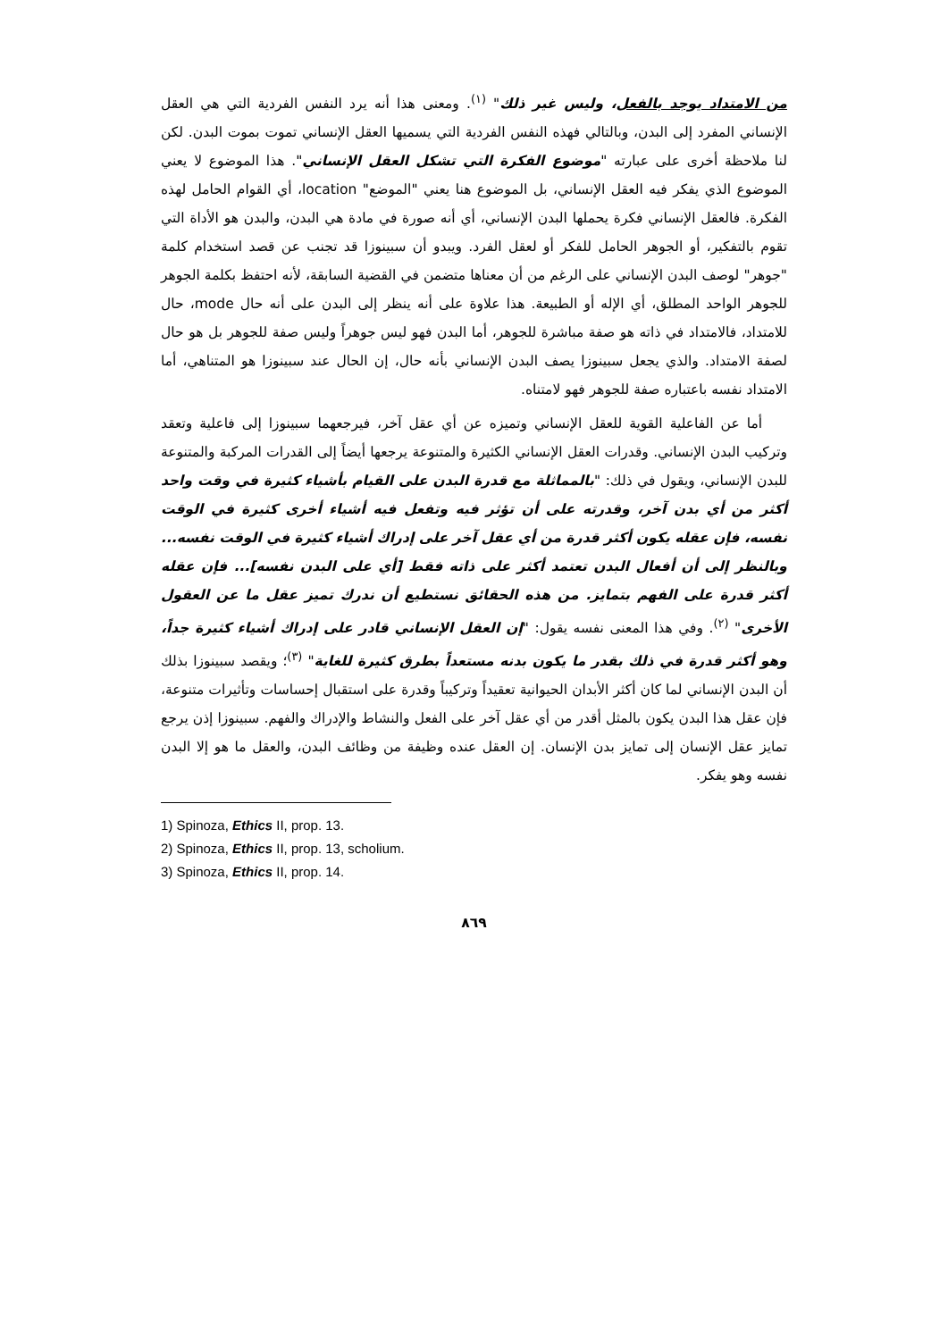من الامتداد يوجد بالفعل، وليس غير ذلك" <sup>(١)</sup>. ومعنى هذا أنه يرد النفس الفردية التي هي العقل الإنساني المفرد إلى البدن، وبالتالي فهذه النفس الفردية التي يسميها العقل الإنساني تموت بموت البدن. لكن لنا ملاحظة أخرى على عبارته "موضوع الفكرة التي تشكل العقل الإنساني". هذا الموضوع لا يعني الموضوع الذي يفكر فيه العقل الإنساني، بل الموضوع هنا يعني "الموضع" location، أي القوام الحامل لهذه الفكرة. فالعقل الإنساني فكرة يحملها البدن الإنساني، أي أنه صورة في مادة هي البدن، والبدن هو الأداة التي تقوم بالتفكير، أو الجوهر الحامل للفكر أو لعقل الفرد. ويبدو أن سبينوزا قد تجنب عن قصد استخدام كلمة "جوهر" لوصف البدن الإنساني على الرغم من أن معناها متضمن في القضية السابقة، لأنه احتفظ بكلمة الجوهر للجوهر الواحد المطلق، أي الإله أو الطبيعة. هذا علاوة على أنه ينظر إلى البدن على أنه حال mode، حال للامتداد، فالامتداد في ذاته هو صفة مباشرة للجوهر، أما البدن فهو ليس جوهراً وليس صفة للجوهر بل هو حال لصفة الامتداد. والذي يجعل سبينوزا يصف البدن الإنساني بأنه حال، إن الحال عند سبينوزا هو المتناهي، أما الامتداد نفسه باعتباره صفة للجوهر فهو لامتناه.
أما عن الفاعلية القوية للعقل الإنساني وتميزه عن أي عقل آخر، فيرجعهما سبينوزا إلى فاعلية وتعقد وتركيب البدن الإنساني. وقدرات العقل الإنساني الكثيرة والمتنوعة يرجعها أيضاً إلى القدرات المركبة والمتنوعة للبدن الإنساني، ويقول في ذلك: "بالمماثلة مع قدرة البدن على القيام بأشياء كثيرة في وقت واحد أكثر من أي بدن آخر، وقدرته على أن تؤثر فيه وتفعل فيه أشياء أخرى كثيرة في الوقت نفسه، فإن عقله يكون أكثر قدرة من أي عقل آخر على إدراك أشياء كثيرة في الوقت نفسه... وبالنظر إلى أن أفعال البدن تعتمد أكثر على ذاته فقط [أي على البدن نفسه]... فإن عقله أكثر قدرة على الفهم بتمايز. من هذه الحقائق نستطيع أن ندرك تميز عقل ما عن العقول الأخرى" <sup>(٢)</sup>. وفي هذا المعنى نفسه يقول: "إن العقل الإنساني قادر على إدراك أشياء كثيرة جداً، وهو أكثر قدرة في ذلك بقدر ما يكون بدنه مستعداً بطرق كثيرة للغاية" <sup>(٣)</sup>؛ ويقصد سبينوزا بذلك أن البدن الإنساني لما كان أكثر الأبدان الحيوانية تعقيداً وتركيباً وقدرة على استقبال إحساسات وتأثيرات متنوعة، فإن عقل هذا البدن يكون بالمثل أقدر من أي عقل آخر على الفعل والنشاط والإدراك والفهم. سبينوزا إذن يرجع تمايز عقل الإنسان إلى تمايز بدن الإنسان. إن العقل عنده وظيفة من وظائف البدن، والعقل ما هو إلا البدن نفسه وهو يفكر.
1) Spinoza, Ethics II, prop. 13.
2) Spinoza, Ethics II, prop. 13, scholium.
3) Spinoza, Ethics II, prop. 14.
٨٦٩